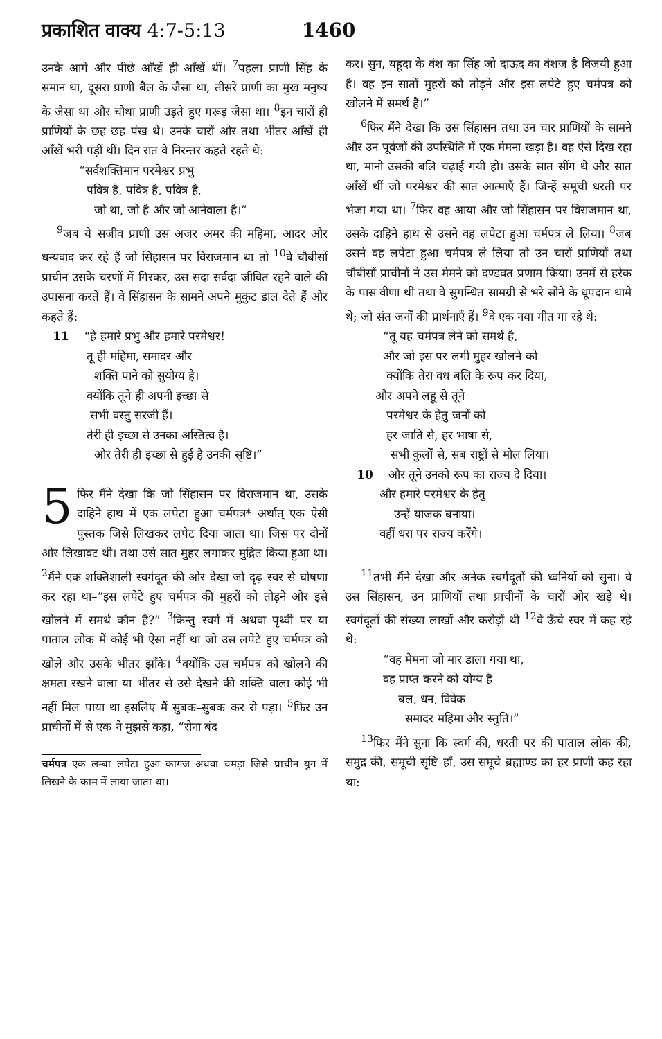प्रकाशित वाक्य 4:7-5:13 1460
उनके आगे और पीछे आँखें ही आँखें थीं। <sup>7</sup>पहला प्राणी सिंह के समान था, दूसरा प्राणी बैल के जैसा था, तीसरे प्राणी का मुख मनुष्य के जैसा था और चौथा प्राणी उड़ते हुए गरूड़ जैसा था। <sup>8</sup>इन चारों ही प्राणियों के छह छह पंख थे। उनके चारों ओर तथा भीतर आँखें ही आँखें भरी पड़ीं थीं। दिन रात वे निरन्तर कहते रहते थे:
“सर्वशक्तिमान परमेश्वर प्रभु
पवित्र है, पवित्र है, पवित्र है,
जो था, जो है और जो आनेवाला है।”
<sup>9</sup> जब ये सजीव प्राणी उस अजर अमर की महिमा, आदर और धन्यवाद कर रहे हैं जो सिंहासन पर विराजमान था तो <sup>10</sup>वे चौबीसों प्राचीन उसके चरणों में गिरकर, उस सदा सर्वदा जीवित रहने वाले की उपासना करते हैं। वे सिंहासन के सामने अपने मुकुट डाल देते हैं और कहते हैं:
11 “हे हमारे प्रभु और हमारे परमेश्वर!
तू ही महिमा, समादर और
शक्ति पाने को सुयोग्य है।
क्योंकि तूने ही अपनी इच्छा से
सभी वस्तु सरजी हैं।
तेरी ही इच्छा से उनका अस्तित्व है।
और तेरी ही इच्छा से हुई है उनकी सृष्टि।”
5 फिर मैंने देखा कि जो सिंहासन पर विराजमान था, उसके दाहिने हाथ में एक लपेटा हुआ चर्मपत्र* अर्थात् एक ऐसी पुस्तक जिसे लिखकर लपेट दिया जाता था। जिस पर दोनों ओर लिखावट थी। तथा उसे सात मुहर लगाकर मुद्रित किया हुआ था। <sup>2</sup>मैंने एक शक्तिशाली स्वर्गदूत की ओर देखा जो दृढ़ स्वर से घोषणा कर रहा था–“इस लपेटे हुए चर्मपत्र की मुहरों को तोड़ने और इसे खोलने में समर्थ कौन है?” <sup>3</sup>किन्तु स्वर्ग में अथवा पृथ्वी पर या पाताल लोक में कोई भी ऐसा नहीं था जो उस लपेटे हुए चर्मपत्र को खोले और उसके भीतर झाँके। <sup>4</sup>क्योंकि उस चर्मपत्र को खोलने की क्षमता रखने वाला या भीतर से उसे देखने की शक्ति वाला कोई भी नहीं मिल पाया था इसलिए मैं सुबक–सुबक कर रो पड़ा। <sup>5</sup>फिर उन प्राचीनों में से एक ने मुझसे कहा, “रोना बंद
चर्मपत्र एक लम्बा लपेटा हुआ कागज अथवा चमड़ा जिसे प्राचीन युग में लिखने के काम में लाया जाता था।
कर। सुन, यहूदा के वंश का सिंह जो दाऊद का वंशज है विजयी हुआ है। वह इन सातों मुहरों को तोड़ने और इस लपेटे हुए चर्मपत्र को खोलने में समर्थ है।”
<sup>6</sup> फिर मैंने देखा कि उस सिंहासन तथा उन चार प्राणियों के सामने और उन पूर्वजों की उपस्थिति में एक मेमना खड़ा है। वह ऐसे दिख रहा था, मानो उसकी बलि चढ़ाई गयी हो। उसके सात सींग थे और सात आँखें थीं जो परमेश्वर की सात आत्माएँ हैं। जिन्हें समूची धरती पर भेजा गया था। <sup>7</sup>फिर वह आया और जो सिंहासन पर विराजमान था, उसके दाहिने हाथ से उसने वह लपेटा हुआ चर्मपत्र ले लिया। <sup>8</sup>जब उसने वह लपेटा हुआ चर्मपत्र ले लिया तो उन चारों प्राणियों तथा चौबीसों प्राचीनों ने उस मेमने को दण्डवत प्रणाम किया। उनमें से हरेक के पास वीणा थी तथा वे सुगन्धित सामग्री से भरे सोने के धूपदान थामे थे; जो संत जनों की प्रार्थनाएँ हैं। <sup>9</sup>वे एक नया गीत गा रहे थे:
“तू यह चर्मपत्र लेने को समर्थ है,
और जो इस पर लगी मुहर खोलने को
क्योंकि तेरा वध बलि के रूप कर दिया,
और अपने लहू से तूने
परमेश्वर के हेतु जनों को
हर जाति से, हर भाषा से,
सभी कुलों से, सब राष्ट्रों से मोल लिया।
10 और तूने उनको रूप का राज्य दे दिया।
और हमारे परमेश्वर के हेतु
उन्हें याजक बनाया।
वहीं धरा पर राज्य करेंगे।
<sup>11</sup> तभी मैंने देखा और अनेक स्वर्गदूतों की ध्वनियों को सुना। वे उस सिंहासन, उन प्राणियों तथा प्राचीनों के चारों ओर खड़े थे। स्वर्गदूतों की संख्या लाखों और करोड़ों थी <sup>12</sup>वे ऊँचे स्वर में कह रहे थे:
“वह मेमना जो मार डाला गया था,
वह प्राप्त करने को योग्य है
बल, धन, विवेक
समादर महिमा और स्तुति।”
<sup>13</sup> फिर मैंने सुना कि स्वर्ग की, धरती पर की पाताल लोक की, समुद्र की, समूची सृष्टि–हाँ, उस समूचे ब्रह्माण्ड का हर प्राणी कह रहा था: